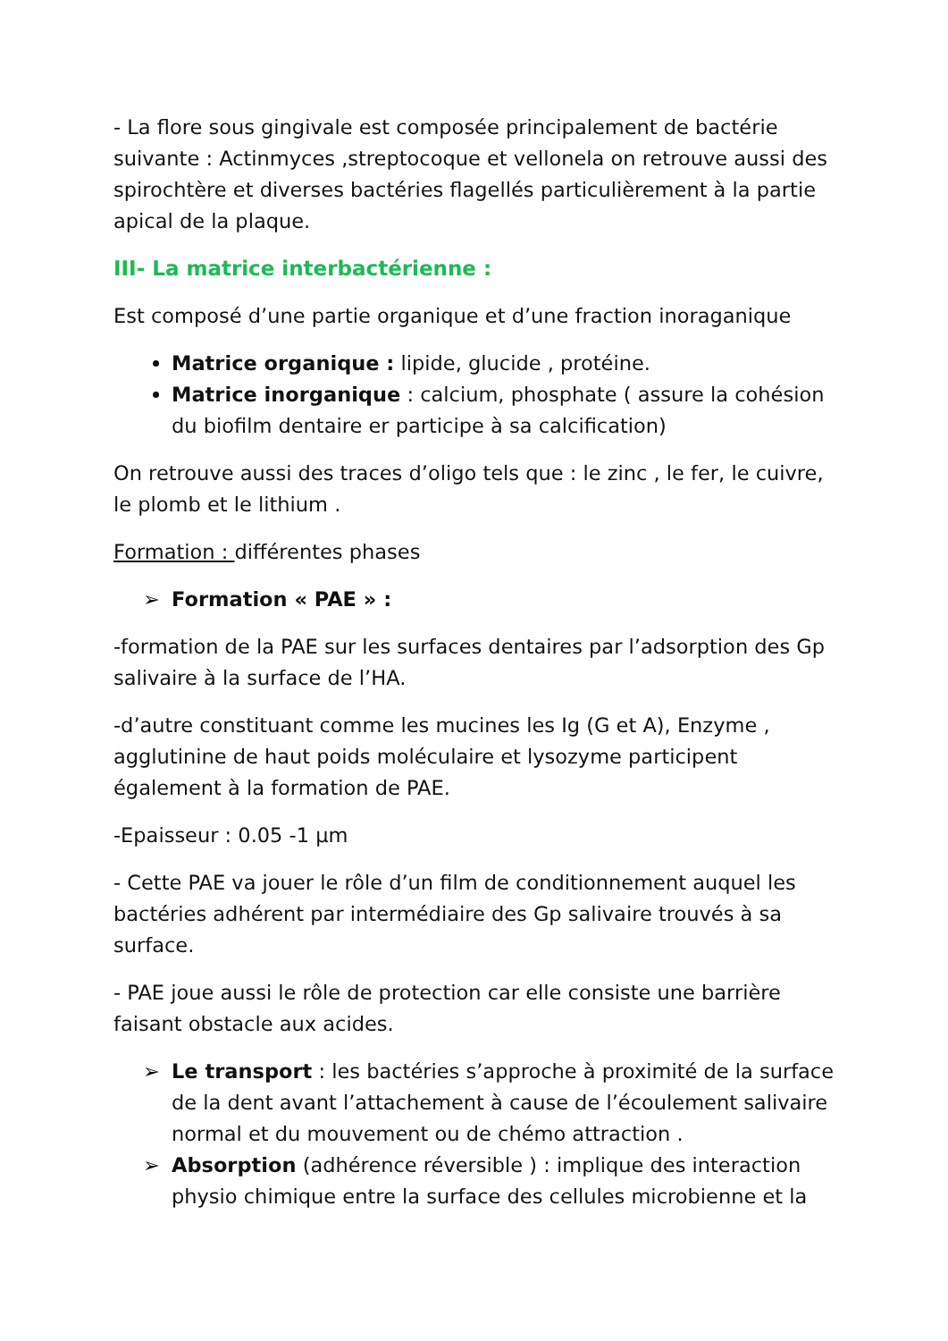- La flore sous gingivale est composée principalement de bactérie suivante : Actinmyces ,streptocoque et vellonela on retrouve aussi des spirochtère et diverses bactéries flagellés particulièrement à la partie apical de la plaque.
III- La matrice interbactérienne :
Est composé d’une partie organique et d’une fraction inoraganique
Matrice organique : lipide, glucide , protéine.
Matrice inorganique : calcium, phosphate ( assure la cohésion du biofilm dentaire er participe à sa calcification)
On retrouve aussi des traces d’oligo tels que : le zinc , le fer, le cuivre, le plomb et le lithium .
Formation : différentes phases
➢ Formation « PAE » :
-formation de la PAE sur les surfaces dentaires par l’adsorption des Gp salivaire à la surface de l’HA.
-d’autre constituant comme les mucines les Ig (G et A), Enzyme , agglutinine de haut poids moléculaire et lysozyme participent également à la formation de PAE.
-Epaisseur : 0.05 -1 µm
- Cette PAE va jouer le rôle d’un film de conditionnement auquel les bactéries adhérent par intermédiaire des Gp salivaire trouvés à sa surface.
- PAE joue aussi le rôle de protection car elle consiste une barrière faisant obstacle aux acides.
➢ Le transport : les bactéries s’approche à proximité de la surface de la dent avant l’attachement à cause de l’écoulement salivaire normal et du mouvement ou de chémo attraction .
➢ Absorption (adhérence réversible ) : implique des interaction physio chimique entre la surface des cellules microbienne et la